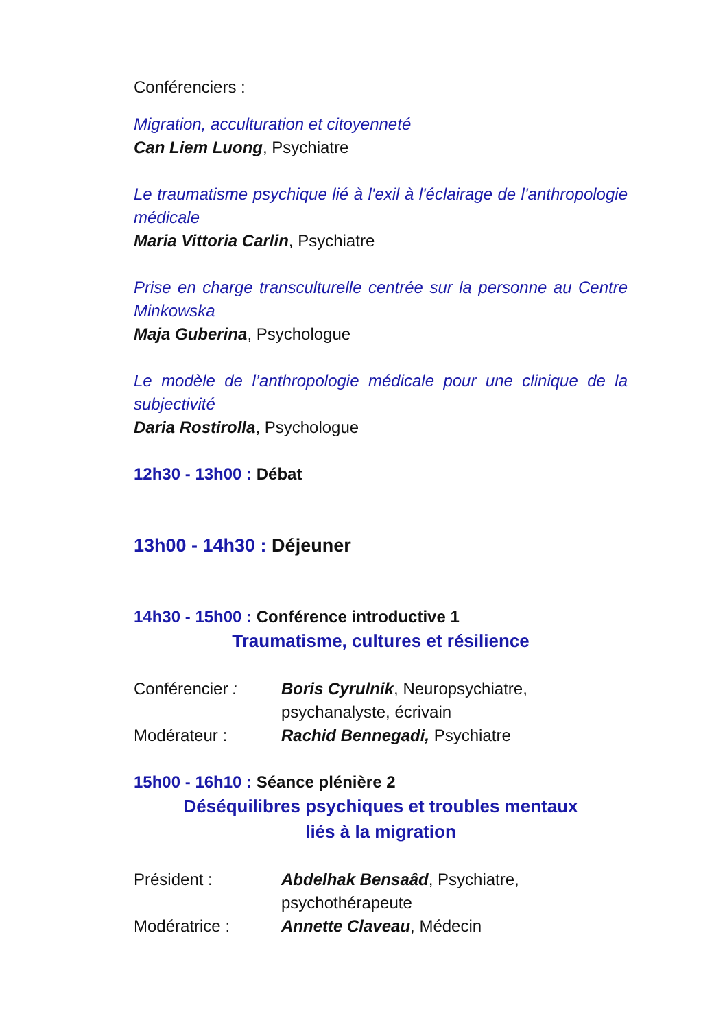Conférenciers :
Migration, acculturation et citoyenneté
Can Liem Luong, Psychiatre
Le traumatisme psychique lié à l'exil à l'éclairage de l'anthropologie médicale
Maria Vittoria Carlin, Psychiatre
Prise en charge transculturelle centrée sur la personne au Centre Minkowska
Maja Guberina, Psychologue
Le modèle de l’anthropologie médicale pour une clinique de la subjectivité
Daria Rostirolla, Psychologue
12h30 - 13h00 : Débat
13h00 - 14h30 : Déjeuner
14h30 - 15h00 : Conférence introductive 1
Traumatisme, cultures et résilience
Conférencier : Boris Cyrulnik, Neuropsychiatre, psychanalyste, écrivain
Modérateur : Rachid Bennegadi, Psychiatre
15h00 - 16h10 : Séance plénière 2
Déséquilibres psychiques et troubles mentaux
liés à la migration
Président : Abdelhak Bensaâd, Psychiatre, psychothérapeute
Modératrice : Annette Claveau, Médecin